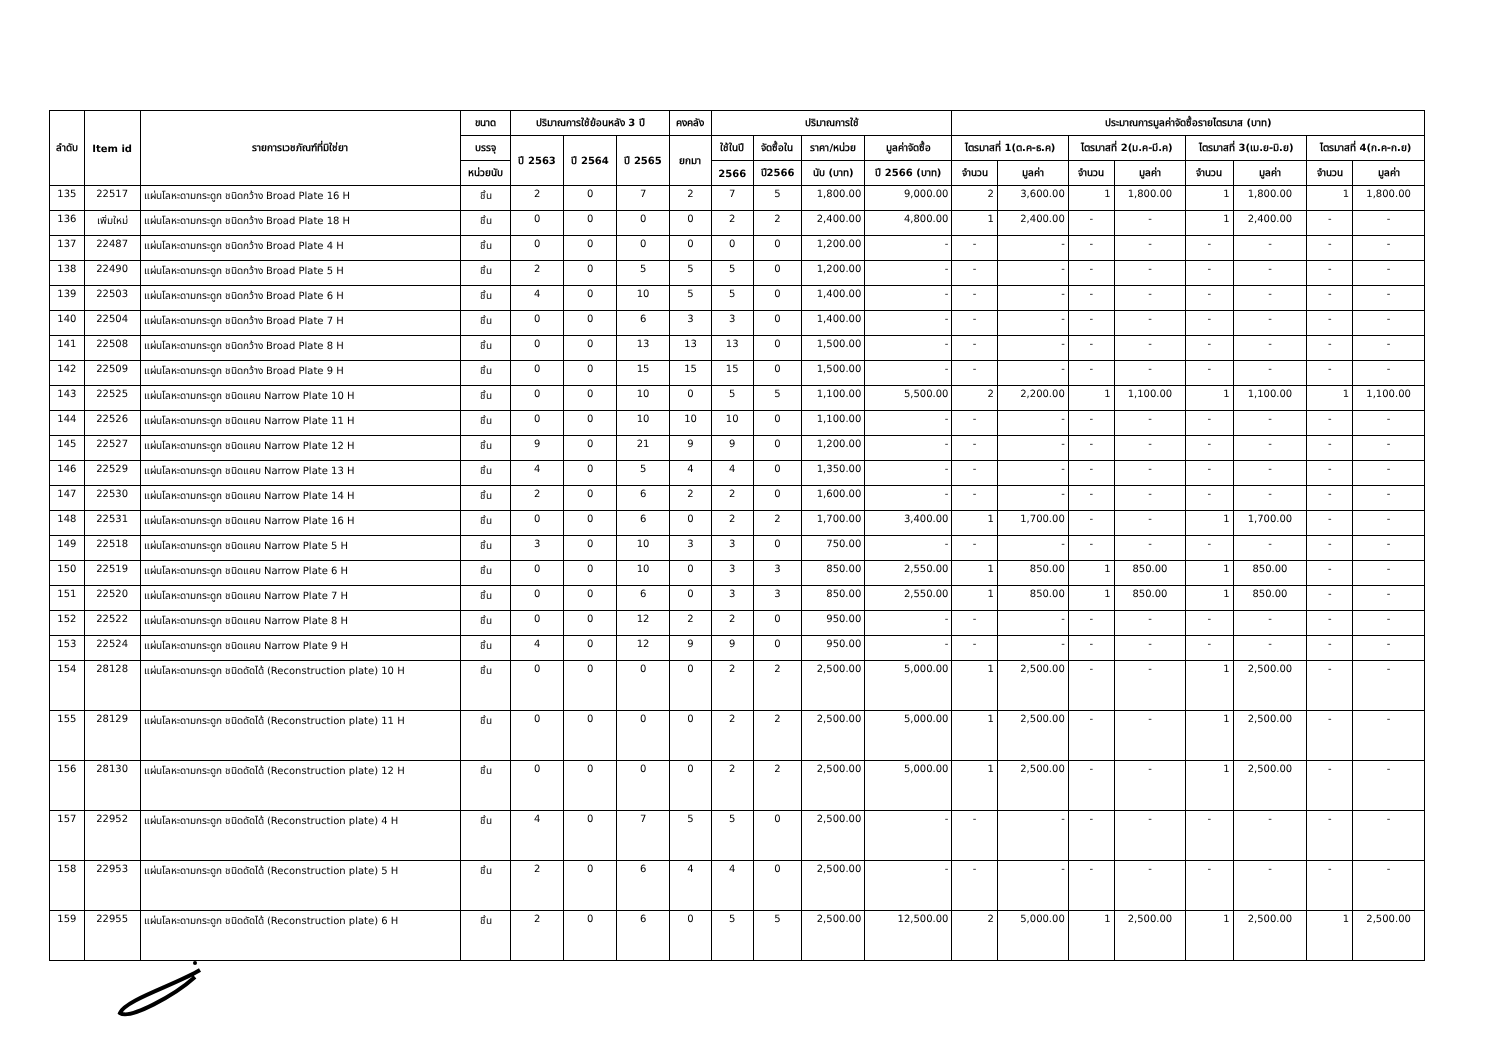| ลำดับ | Item id | รายการเวชภัณฑ์ที่มิใช่ยา | ขนาด | ปริมาณการใช้ย้อนหลัง 3 ปี | | | คงคลัง | ปริมาณการใช้ | | | | ประมาณการมูลค่าจัดซื้อรายไตรมาส (บาท) | | | | | | | |
| --- | --- | --- | --- | --- | --- | --- | --- | --- | --- | --- | --- | --- | --- | --- | --- | --- | --- | --- | --- |
| | | | บรรจุ | ปี 2563 | ปี 2564 | ปี 2565 | ยกมา | ใช้ในปี | จัดซื้อใน | ราคา/หน่วย | มูลค่าจัดซื้อ | ไตรมาสที่ 1(ต.ค-ธ.ค) | | ไตรมาสที่ 2(ม.ค-มี.ค) | | ไตรมาสที่ 3(เม.ย-มิ.ย) | | ไตรมาสที่ 4(ก.ค-ก.ย) | |
| | | | หน่วยนับ | | | | | 2566 | ปี2566 | นับ (บาท) | ปี 2566 (บาท) | จำนวน | มูลค่า | จำนวน | มูลค่า | จำนวน | มูลค่า | จำนวน | มูลค่า |
| 135 | 22517 | แผ่นโลหะดามกระดูก ชนิดกว้าง Broad Plate 16 H | ชิ้น | 2 | 0 | 7 | 2 | 7 | 5 | 1,800.00 | 9,000.00 | 2 | 3,600.00 | 1 | 1,800.00 | 1 | 1,800.00 | 1 | 1,800.00 |
| 136 | เพิ่มใหม่ | แผ่นโลหะดามกระดูก ชนิดกว้าง Broad Plate 18 H | ชิ้น | 0 | 0 | 0 | 0 | 2 | 2 | 2,400.00 | 4,800.00 | 1 | 2,400.00 | - | - | 1 | 2,400.00 | - | - |
| 137 | 22487 | แผ่นโลหะดามกระดูก ชนิดกว้าง Broad Plate 4 H | ชิ้น | 0 | 0 | 0 | 0 | 0 | 0 | 1,200.00 | - | - | - | - | - | - | - | - | - |
| 138 | 22490 | แผ่นโลหะดามกระดูก ชนิดกว้าง Broad Plate 5 H | ชิ้น | 2 | 0 | 5 | 5 | 5 | 0 | 1,200.00 | - | - | - | - | - | - | - | - | - |
| 139 | 22503 | แผ่นโลหะดามกระดูก ชนิดกว้าง Broad Plate 6 H | ชิ้น | 4 | 0 | 10 | 5 | 5 | 0 | 1,400.00 | - | - | - | - | - | - | - | - | - |
| 140 | 22504 | แผ่นโลหะดามกระดูก ชนิดกว้าง Broad Plate 7 H | ชิ้น | 0 | 0 | 6 | 3 | 3 | 0 | 1,400.00 | - | - | - | - | - | - | - | - | - |
| 141 | 22508 | แผ่นโลหะดามกระดูก ชนิดกว้าง Broad Plate 8 H | ชิ้น | 0 | 0 | 13 | 13 | 13 | 0 | 1,500.00 | - | - | - | - | - | - | - | - | - |
| 142 | 22509 | แผ่นโลหะดามกระดูก ชนิดกว้าง Broad Plate 9 H | ชิ้น | 0 | 0 | 15 | 15 | 15 | 0 | 1,500.00 | - | - | - | - | - | - | - | - | - |
| 143 | 22525 | แผ่นโลหะดามกระดูก ชนิดแคบ Narrow Plate 10 H | ชิ้น | 0 | 0 | 10 | 0 | 5 | 5 | 1,100.00 | 5,500.00 | 2 | 2,200.00 | 1 | 1,100.00 | 1 | 1,100.00 | 1 | 1,100.00 |
| 144 | 22526 | แผ่นโลหะดามกระดูก ชนิดแคบ Narrow Plate 11 H | ชิ้น | 0 | 0 | 10 | 10 | 10 | 0 | 1,100.00 | - | - | - | - | - | - | - | - | - |
| 145 | 22527 | แผ่นโลหะดามกระดูก ชนิดแคบ Narrow Plate 12 H | ชิ้น | 9 | 0 | 21 | 9 | 9 | 0 | 1,200.00 | - | - | - | - | - | - | - | - | - |
| 146 | 22529 | แผ่นโลหะดามกระดูก ชนิดแคบ Narrow Plate 13 H | ชิ้น | 4 | 0 | 5 | 4 | 4 | 0 | 1,350.00 | - | - | - | - | - | - | - | - | - |
| 147 | 22530 | แผ่นโลหะดามกระดูก ชนิดแคบ Narrow Plate 14 H | ชิ้น | 2 | 0 | 6 | 2 | 2 | 0 | 1,600.00 | - | - | - | - | - | - | - | - | - |
| 148 | 22531 | แผ่นโลหะดามกระดูก ชนิดแคบ Narrow Plate 16 H | ชิ้น | 0 | 0 | 6 | 0 | 2 | 2 | 1,700.00 | 3,400.00 | 1 | 1,700.00 | - | - | 1 | 1,700.00 | - | - |
| 149 | 22518 | แผ่นโลหะดามกระดูก ชนิดแคบ Narrow Plate 5 H | ชิ้น | 3 | 0 | 10 | 3 | 3 | 0 | 750.00 | - | - | - | - | - | - | - | - | - |
| 150 | 22519 | แผ่นโลหะดามกระดูก ชนิดแคบ Narrow Plate 6 H | ชิ้น | 0 | 0 | 10 | 0 | 3 | 3 | 850.00 | 2,550.00 | 1 | 850.00 | 1 | 850.00 | 1 | 850.00 | - | - |
| 151 | 22520 | แผ่นโลหะดามกระดูก ชนิดแคบ Narrow Plate 7 H | ชิ้น | 0 | 0 | 6 | 0 | 3 | 3 | 850.00 | 2,550.00 | 1 | 850.00 | 1 | 850.00 | 1 | 850.00 | - | - |
| 152 | 22522 | แผ่นโลหะดามกระดูก ชนิดแคบ Narrow Plate 8 H | ชิ้น | 0 | 0 | 12 | 2 | 2 | 0 | 950.00 | - | - | - | - | - | - | - | - | - |
| 153 | 22524 | แผ่นโลหะดามกระดูก ชนิดแคบ Narrow Plate 9 H | ชิ้น | 4 | 0 | 12 | 9 | 9 | 0 | 950.00 | - | - | - | - | - | - | - | - | - |
| 154 | 28128 | แผ่นโลหะดามกระดูก ชนิดดัดได้ (Reconstruction plate) 10 H | ชิ้น | 0 | 0 | 0 | 0 | 2 | 2 | 2,500.00 | 5,000.00 | 1 | 2,500.00 | - | - | 1 | 2,500.00 | - | - |
| 155 | 28129 | แผ่นโลหะดามกระดูก ชนิดดัดได้ (Reconstruction plate) 11 H | ชิ้น | 0 | 0 | 0 | 0 | 2 | 2 | 2,500.00 | 5,000.00 | 1 | 2,500.00 | - | - | 1 | 2,500.00 | - | - |
| 156 | 28130 | แผ่นโลหะดามกระดูก ชนิดดัดได้ (Reconstruction plate) 12 H | ชิ้น | 0 | 0 | 0 | 0 | 2 | 2 | 2,500.00 | 5,000.00 | 1 | 2,500.00 | - | - | 1 | 2,500.00 | - | - |
| 157 | 22952 | แผ่นโลหะดามกระดูก ชนิดดัดได้ (Reconstruction plate) 4 H | ชิ้น | 4 | 0 | 7 | 5 | 5 | 0 | 2,500.00 | - | - | - | - | - | - | - | - | - |
| 158 | 22953 | แผ่นโลหะดามกระดูก ชนิดดัดได้ (Reconstruction plate) 5 H | ชิ้น | 2 | 0 | 6 | 4 | 4 | 0 | 2,500.00 | - | - | - | - | - | - | - | - | - |
| 159 | 22955 | แผ่นโลหะดามกระดูก ชนิดดัดได้ (Reconstruction plate) 6 H | ชิ้น | 2 | 0 | 6 | 0 | 5 | 5 | 2,500.00 | 12,500.00 | 2 | 5,000.00 | 1 | 2,500.00 | 1 | 2,500.00 | 1 | 2,500.00 |